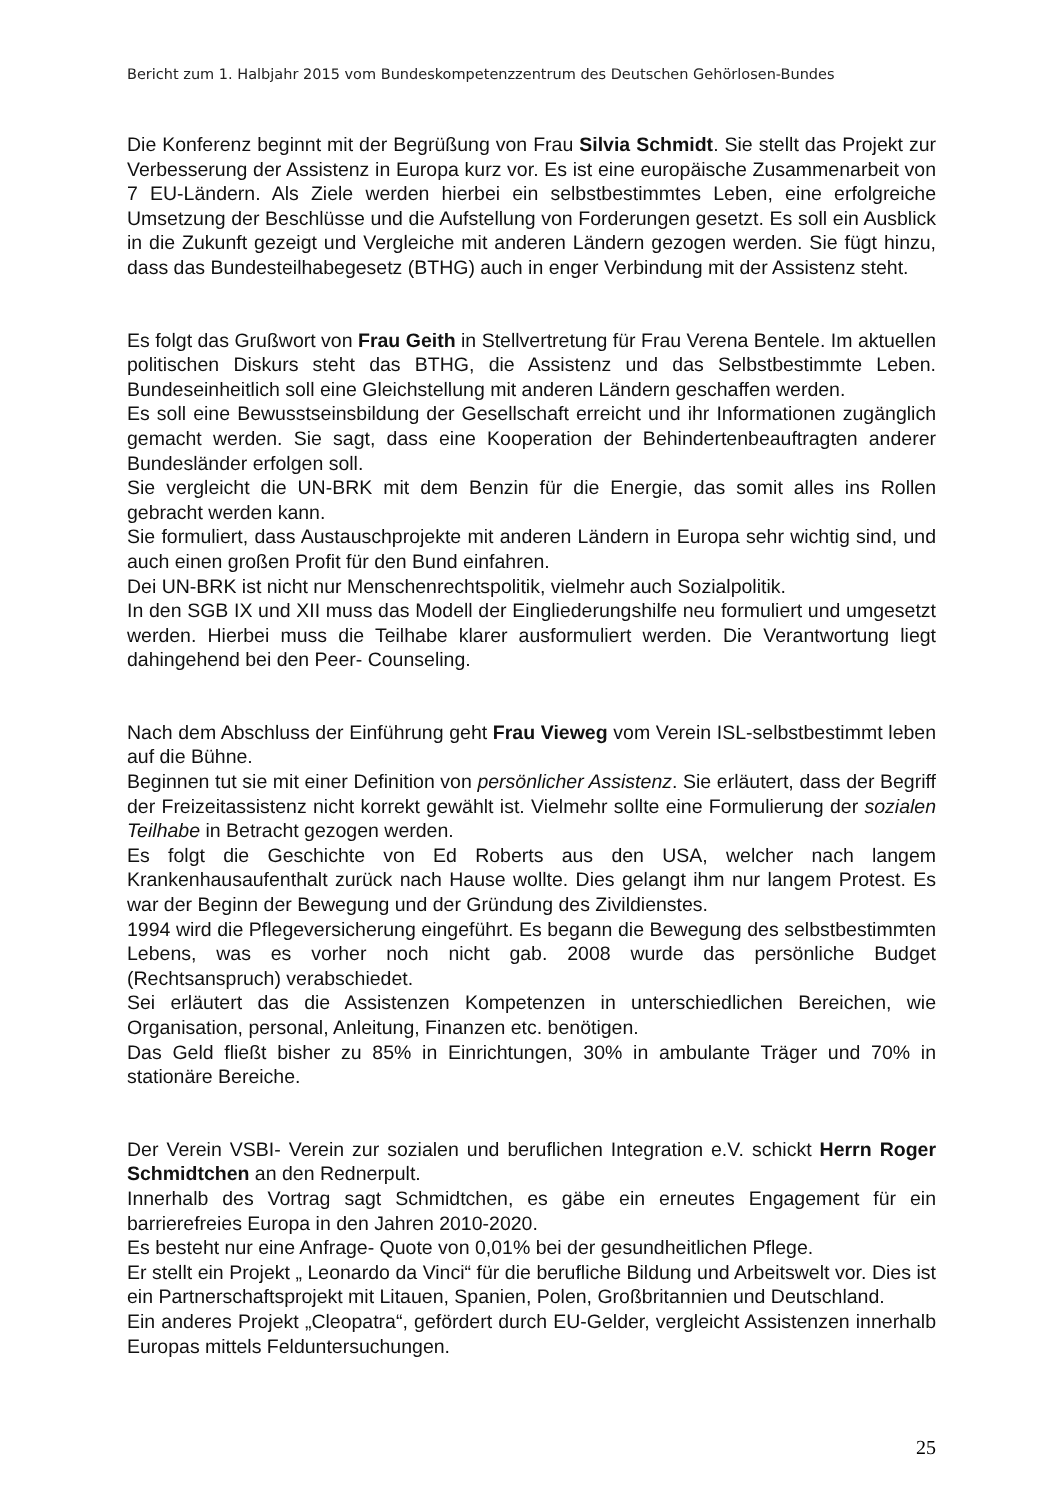Bericht zum 1. Halbjahr 2015 vom Bundeskompetenzzentrum des Deutschen Gehörlosen-Bundes
Die Konferenz beginnt mit der Begrüßung von Frau Silvia Schmidt. Sie stellt das Projekt zur Verbesserung der Assistenz in Europa kurz vor. Es ist eine europäische Zusammenarbeit von 7 EU-Ländern. Als Ziele werden hierbei ein selbstbestimmtes Leben, eine erfolgreiche Umsetzung der Beschlüsse und die Aufstellung von Forderungen gesetzt. Es soll ein Ausblick in die Zukunft gezeigt und Vergleiche mit anderen Ländern gezogen werden. Sie fügt hinzu, dass das Bundesteilhabegesetz (BTHG) auch in enger Verbindung mit der Assistenz steht.
Es folgt das Grußwort von Frau Geith in Stellvertretung für Frau Verena Bentele. Im aktuellen politischen Diskurs steht das BTHG, die Assistenz und das Selbstbestimmte Leben. Bundeseinheitlich soll eine Gleichstellung mit anderen Ländern geschaffen werden.
Es soll eine Bewusstseinsbildung der Gesellschaft erreicht und ihr Informationen zugänglich gemacht werden. Sie sagt, dass eine Kooperation der Behindertenbeauftragten anderer Bundesländer erfolgen soll.
Sie vergleicht die UN-BRK mit dem Benzin für die Energie, das somit alles ins Rollen gebracht werden kann.
Sie formuliert, dass Austauschprojekte mit anderen Ländern in Europa sehr wichtig sind, und auch einen großen Profit für den Bund einfahren.
Dei UN-BRK ist nicht nur Menschenrechtspolitik, vielmehr auch Sozialpolitik.
In den SGB IX und XII muss das Modell der Eingliederungshilfe neu formuliert und umgesetzt werden. Hierbei muss die Teilhabe klarer ausformuliert werden. Die Verantwortung liegt dahingehend bei den Peer- Counseling.
Nach dem Abschluss der Einführung geht Frau Vieweg vom Verein ISL-selbstbestimmt leben auf die Bühne.
Beginnen tut sie mit einer Definition von persönlicher Assistenz. Sie erläutert, dass der Begriff der Freizeitassistenz nicht korrekt gewählt ist. Vielmehr sollte eine Formulierung der sozialen Teilhabe in Betracht gezogen werden.
Es folgt die Geschichte von Ed Roberts aus den USA, welcher nach langem Krankenhausaufenthalt zurück nach Hause wollte. Dies gelangt ihm nur langem Protest. Es war der Beginn der Bewegung und der Gründung des Zivildienstes.
1994 wird die Pflegeversicherung eingeführt. Es begann die Bewegung des selbstbestimmten Lebens, was es vorher noch nicht gab. 2008 wurde das persönliche Budget (Rechtsanspruch) verabschiedet.
Sei erläutert das die Assistenzen Kompetenzen in unterschiedlichen Bereichen, wie Organisation, personal, Anleitung, Finanzen etc. benötigen.
Das Geld fließt bisher zu 85% in Einrichtungen, 30% in ambulante Träger und 70% in stationäre Bereiche.
Der Verein VSBI- Verein zur sozialen und beruflichen Integration e.V. schickt Herrn Roger Schmidtchen an den Rednerpult.
Innerhalb des Vortrag sagt Schmidtchen, es gäbe ein erneutes Engagement für ein barrierefreies Europa in den Jahren 2010-2020.
Es besteht nur eine Anfrage- Quote von 0,01% bei der gesundheitlichen Pflege.
Er stellt ein Projekt „ Leonardo da Vinci“ für die berufliche Bildung und Arbeitswelt vor. Dies ist ein Partnerschaftsprojekt mit Litauen, Spanien, Polen, Großbritannien und Deutschland.
Ein anderes Projekt „Cleopatra“, gefördert durch EU-Gelder, vergleicht Assistenzen innerhalb Europas mittels Felduntersuchungen.
25